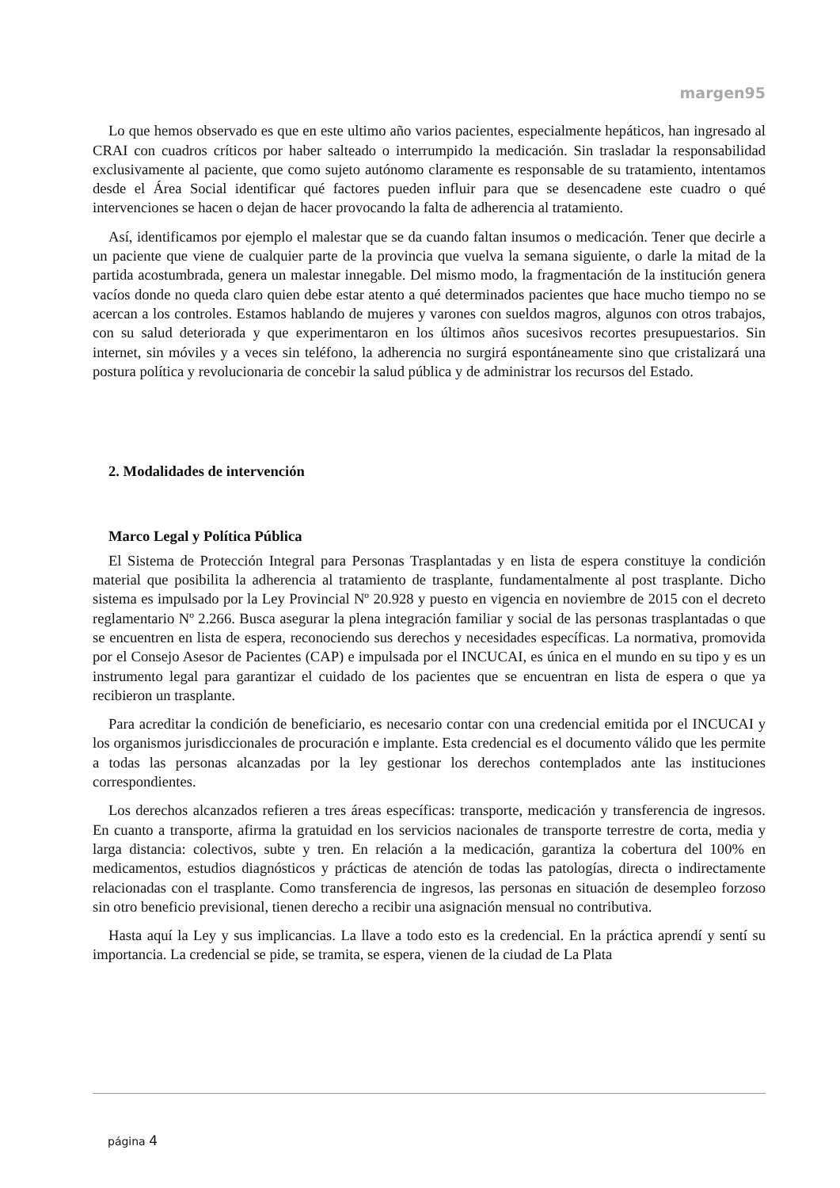margen95
Lo que hemos observado es que en este ultimo año varios pacientes, especialmente hepáticos, han ingresado al CRAI con cuadros críticos por haber salteado o interrumpido la medicación. Sin trasladar la responsabilidad exclusivamente al paciente, que como sujeto autónomo claramente es responsable de su tratamiento, intentamos desde el Área Social identificar qué factores pueden influir para que se desencadene este cuadro o qué intervenciones se hacen o dejan de hacer provocando la falta de adherencia al tratamiento.
Así, identificamos por ejemplo el malestar que se da cuando faltan insumos o medicación. Tener que decirle a un paciente que viene de cualquier parte de la provincia que vuelva la semana siguiente, o darle la mitad de la partida acostumbrada, genera un malestar innegable. Del mismo modo, la fragmentación de la institución genera vacíos donde no queda claro quien debe estar atento a qué determinados pacientes que hace mucho tiempo no se acercan a los controles. Estamos hablando de mujeres y varones con sueldos magros, algunos con otros trabajos, con su salud deteriorada y que experimentaron en los últimos años sucesivos recortes presupuestarios. Sin internet, sin móviles y a veces sin teléfono, la adherencia no surgirá espontáneamente sino que cristalizará una postura política y revolucionaria de concebir la salud pública y de administrar los recursos del Estado.
2. Modalidades de intervención
Marco Legal y Política Pública
El Sistema de Protección Integral para Personas Trasplantadas y en lista de espera constituye la condición material que posibilita la adherencia al tratamiento de trasplante, fundamentalmente al post trasplante. Dicho sistema es impulsado por la Ley Provincial Nº 20.928 y puesto en vigencia en noviembre de 2015 con el decreto reglamentario Nº 2.266. Busca asegurar la plena integración familiar y social de las personas trasplantadas o que se encuentren en lista de espera, reconociendo sus derechos y necesidades específicas. La normativa, promovida por el Consejo Asesor de Pacientes (CAP) e impulsada por el INCUCAI, es única en el mundo en su tipo y es un instrumento legal para garantizar el cuidado de los pacientes que se encuentran en lista de espera o que ya recibieron un trasplante.
Para acreditar la condición de beneficiario, es necesario contar con una credencial emitida por el INCUCAI y los organismos jurisdiccionales de procuración e implante. Esta credencial es el documento válido que les permite a todas las personas alcanzadas por la ley gestionar los derechos contemplados ante las instituciones correspondientes.
Los derechos alcanzados refieren a tres áreas específicas: transporte, medicación y transferencia de ingresos. En cuanto a transporte, afirma la gratuidad en los servicios nacionales de transporte terrestre de corta, media y larga distancia: colectivos, subte y tren. En relación a la medicación, garantiza la cobertura del 100% en medicamentos, estudios diagnósticos y prácticas de atención de todas las patologías, directa o indirectamente relacionadas con el trasplante. Como transferencia de ingresos, las personas en situación de desempleo forzoso sin otro beneficio previsional, tienen derecho a recibir una asignación mensual no contributiva.
Hasta aquí la Ley y sus implicancias. La llave a todo esto es la credencial. En la práctica aprendí y sentí su importancia. La credencial se pide, se tramita, se espera, vienen de la ciudad de La Plata
página 4